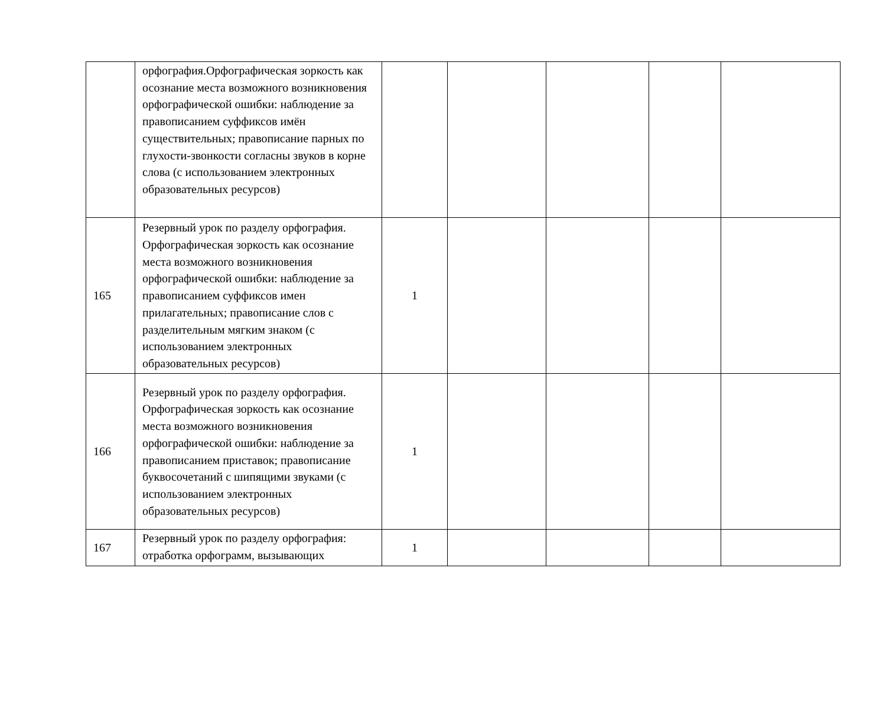| | орфография.Орфографическая зоркость как осознание места возможного возникновения орфографической ошибки: наблюдение за правописанием суффиксов имён существительных; правописание парных по глухости-звонкости согласны звуков в корне слова (с использованием электронных образовательных ресурсов) | | | | | |
| 165 | Резервный урок по разделу орфография. Орфографическая зоркость как осознание места возможного возникновения орфографической ошибки: наблюдение за правописанием суффиксов имен прилагательных; правописание слов с разделительным мягким знаком (с использованием электронных образовательных ресурсов) | 1 | | | | |
| 166 | Резервный урок по разделу орфография. Орфографическая зоркость как осознание места возможного возникновения орфографической ошибки: наблюдение за правописанием приставок; правописание буквосочетаний с шипящими звуками (с использованием электронных образовательных ресурсов) | 1 | | | | |
| 167 | Резервный урок по разделу орфография: отработка орфограмм, вызывающих | 1 | | | | |